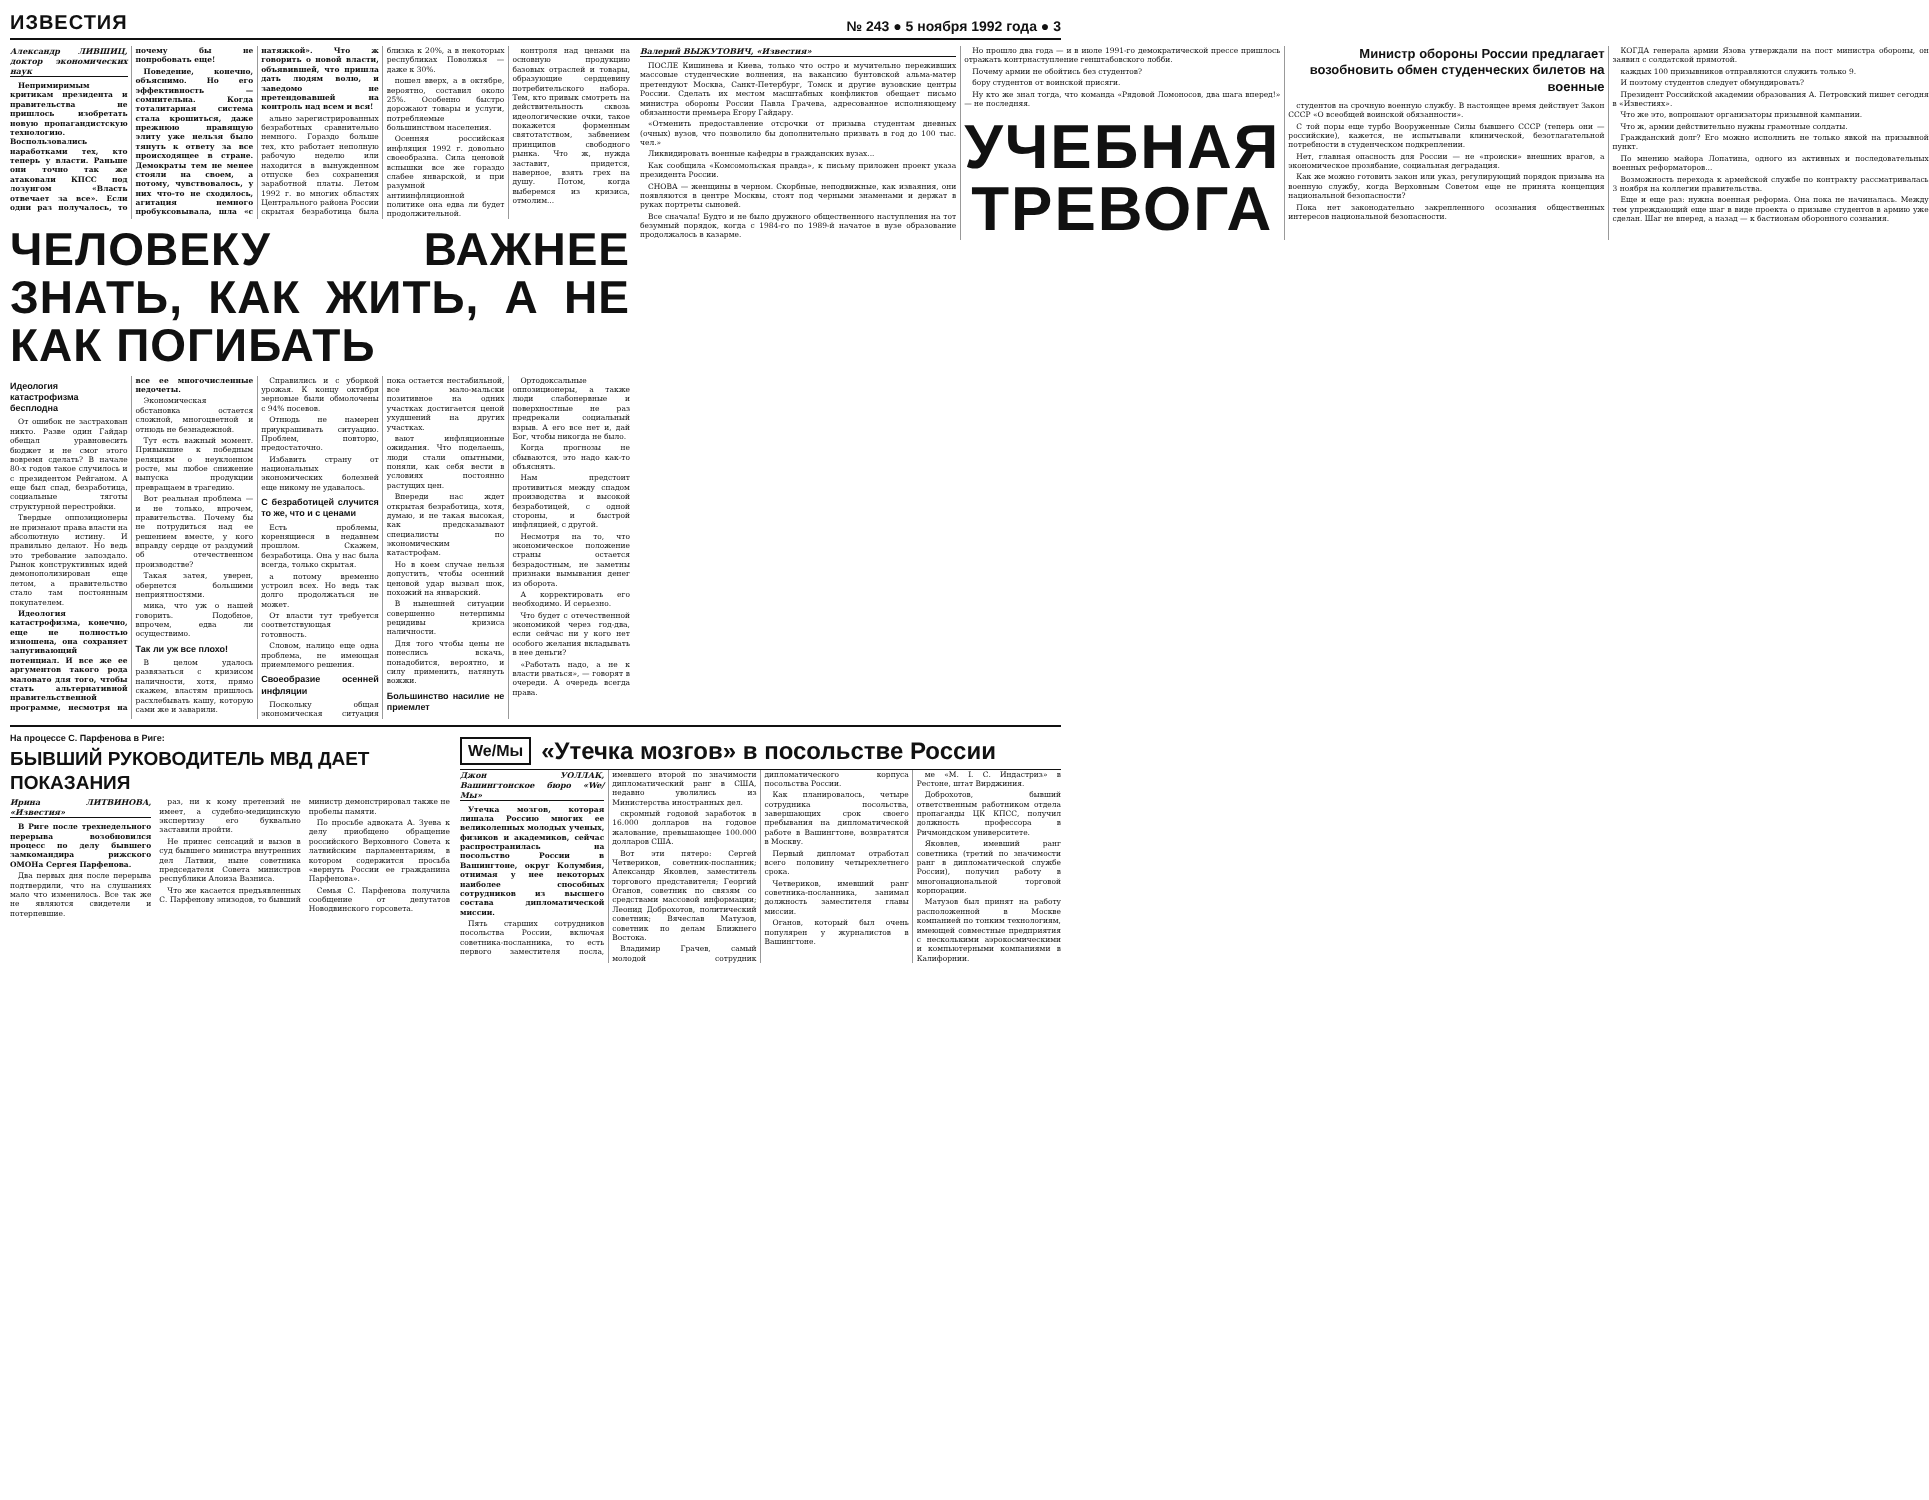ИЗВЕСТИЯ № 243 ● 5 ноября 1992 года ● 3
Александр ЛИВШИЦ, доктор экономических наук
Непримиримым критикам президента и правительства не пришлось изобретать новую пропагандистскую технологию. Воспользовались наработками тех, кто теперь у власти. Раньше они точно так же атаковали КПСС под лозунгом «Власть отвечает за все». Если одни раз получалось, то почему бы не попробовать еще!
Поведение, конечно, объяснимо. Но его эффективность — сомнительна. Когда тоталитарная система стала крошиться, даже прежнюю правящую элиту уже нельзя было тянуть к ответу за все происходящее в стране. Демократы тем не менее стояли на своем, а потому, чувствовалось, у них что-то не сходилось, агитация немного пробуксовывала, шла «с натяжкой». Что ж говорить о новой власти, объявившей, что пришла дать людям волю, и заведомо не претендовавшей на контроль над всем и вся!
ально зарегистрированных безработных сравнительно немного. Гораздо больше тех, кто работает неполную рабочую неделю или находится в вынужденном отпуске без сохранения заработной платы. Летом 1992 г. во многих областях Центрального района России скрытая безработица была близка к 20%, а в некоторых республиках Поволжья — даже к 30%.
пошел вверх, а в октябре, вероятно, составил около 25%. Особенно быстро дорожают товары и услуги, потребляемые большинством населения.
Осенняя российская инфляция 1992 г. довольно своеобразна. Сила ценовой вспышки все же гораздо слабее январской, и при разумной антиинфляционной политике она едва ли будет продолжительной.
контроля над ценами на основную продукцию базовых отраслей и товары, образующие сердцевину потребительского набора. Тем, кто привык смотреть на действительность сквозь идеологические очки, такое покажется форменным святотатством, забвением принципов свободного рынка. Что ж, нужда заставит, придется, наверное, взять грех на душу. Потом, когда выберемся из кризиса, отмолим...
ЧЕЛОВЕКУ ВАЖНЕЕ ЗНАТЬ, КАК ЖИТЬ, А НЕ КАК ПОГИБАТЬ
Идеология катастрофизма бесплодна
От ошибок не застрахован никто. Разве один Гайдар обещал уравновесить бюджет и не смог этого вовремя сделать? В начале 80-х годов такое случилось и с президентом Рейганом. А еще был спад, безработица, социальные тяготы структурной перестройки.
Твердые оппозиционеры не признают права власти на абсолютную истину. И правильно делают. Но ведь это требование запоздало. Рынок конструктивных идей демонополизирован еще летом, а правительство стало там постоянным покупателем.
Идеология катастрофизма, конечно, еще не полностью изношена, она сохраняет запугивающий потенциал. И все же ее аргументов такого рода маловато для того, чтобы стать альтернативной правительственной программе, несмотря на все ее многочисленные недочеты.
Экономическая обстановка остается сложной, многоцветной и отнюдь не безнадежной.
Тут есть важный момент. Привыкшие к победным реляциям о неуклонном росте, мы любое снижение выпуска продукции превращаем в трагедию.
Вот реальная проблема — и не только, впрочем, правительства. Почему бы не потрудиться над ее решением вместе, у кого вправду сердце от раздумий об отечественном производстве?
Такая затея, уверен, обернется большими неприятностями.
мика, что уж о нашей говорить. Подобное, впрочем, едва ли осуществимо.
Так ли уж все плохо!
В целом удалось развязаться с кризисом наличности, хотя, прямо скажем, властям пришлось расхлебывать кашу, которую сами же и заварили.
Справились и с уборкой урожая. К концу октября зерновые были обмолочены с 94% посевов.
Отнюдь не намерен приукрашивать ситуацию. Проблем, повторю, предостаточно.
Избавить страну от национальных экономических болезней еще никому не удавалось.
С безработицей случится то же, что и с ценами
Есть проблемы, коренящиеся в недавнем прошлом. Скажем, безработица. Она у нас была всегда, только скрытая.
а потому временно устроил всех. Но ведь так долго продолжаться не может.
От власти тут требуется соответствующая готовность.
Словом, налицо еще одна проблема, не имеющая приемлемого решения.
Своеобразие осенней инфляции
Поскольку общая экономическая ситуация пока остается нестабильной, все мало-мальски позитивное на одних участках достигается ценой ухудшений на других участках.
вают инфляционные ожидания. Что поделаешь, люди стали опытными, поняли, как себя вести в условиях постоянно растущих цен.
Впереди нас ждет открытая безработица, хотя, думаю, и не такая высокая, как предсказывают специалисты по экономическим катастрофам.
Но в коем случае нельзя допустить, чтобы осенний ценовой удар вызвал шок, похожий на январский.
В нынешней ситуации совершенно нетерпимы рецидивы кризиса наличности.
Для того чтобы цены не понеслись вскачь, понадобится, вероятно, и силу применить, натянуть вожжи.
Большинство насилие не приемлет
Ортодоксальные оппозиционеры, а также люди слабонервные и поверхностные не раз предрекали социальный взрыв. А его все нет и, дай Бог, чтобы никогда не было.
Когда прогнозы не сбываются, это надо как-то объяснять.
Нам предстоит противиться между спадом производства и высокой безработицей, с одной стороны, и быстрой инфляцией, с другой.
Несмотря на то, что экономическое положение страны остается безрадостным, не заметны признаки вымывания денег из оборота.
А корректировать его необходимо. И серьезно.
Что будет с отечественной экономикой через год-два, если сейчас ни у кого нет особого желания вкладывать в нее деньги?
«Работать надо, а не к власти рваться», — говорят в очереди. А очередь всегда права.
Валерий ВЫЖУТОВИЧ, «Известия»
ПОСЛЕ Кишинева и Киева, только что остро и мучительно переживших массовые студенческие волнения, на вакансию бунтовской альма-матер претендуют Москва, Санкт-Петербург, Томск и другие вузовские центры России. Сделать их местом масштабных конфликтов обещает письмо министра обороны России Павла Грачева, адресованное исполняющему обязанности премьера Егору Гайдару.
«Отменить предоставление отсрочки от призыва студентам дневных (очных) вузов, что позволило бы дополнительно призвать в год до 100 тыс. чел.»
Ликвидировать военные кафедры в гражданских вузах...
Как сообщила «Комсомольская правда», к письму приложен проект указа президента России.
СНОВА — женщины в черном. Скорбные, неподвижные, как изваяния, они появляются в центре Москвы, стоят под черными знаменами и держат в руках портреты сыновей.
Все сначала! Будто и не было дружного общественного наступления на тот безумный порядок, когда с 1984-го по 1989-й начатое в вузе образование продолжалось в казарме.
Но прошло два года — и в июле 1991-го демократической прессе пришлось отражать контрнаступление генштабовского лобби.
Почему армии не обойтись без студентов?
бору студентов от воинской присяги.
Ну кто же знал тогда, что команда «Рядовой Ломоносов, два шага вперед!» — не последняя.
УЧЕБНАЯ ТРЕВОГА
Министр обороны России предлагает возобновить обмен студенческих билетов на военные
студентов на срочную военную службу. В настоящее время действует Закон СССР «О всеобщей воинской обязанности».
С той поры еще турбо Вооруженные Силы бывшего СССР (теперь они — российские), кажется, не испытывали клинической, безотлагательной потребности в студенческом подкреплении.
Нет, главная опасность для России — не «происки» внешних врагов, а экономическое прозябание, социальная деградация.
Как же можно готовить закон или указ, регулирующий порядок призыва на военную службу, когда Верховным Советом еще не принята концепция национальной безопасности?
Пока нет законодательно закрепленного осознания общественных интересов национальной безопасности.
КОГДА генерала армии Язова утверждали на пост министра обороны, он заявил с солдатской прямотой.
каждых 100 призывников отправляются служить только 9.
И поэтому студентов следует обмундировать?
Президент Российской академии образования А. Петровский пишет сегодня в «Известиях».
Что же это, вопрошают организаторы призывной кампании.
Что ж, армии действительно нужны грамотные солдаты.
Гражданский долг? Его можно исполнить не только явкой на призывной пункт.
По мнению майора Лопатина, одного из активных и последовательных военных реформаторов...
Возможность перехода к армейской службе по контракту рассматривалась 3 ноября на коллегии правительства.
Еще и еще раз: нужна военная реформа. Она пока не начиналась. Между тем упреждающий еще шаг в виде проекта о призыве студентов в армию уже сделан. Шаг не вперед, а назад — к бастионам оборонного сознания.
На процессе С. Парфенова в Риге:
БЫВШИЙ РУКОВОДИТЕЛЬ МВД ДАЕТ ПОКАЗАНИЯ
Ирина ЛИТВИНОВА, «Известия»
В Риге после трехнедельного перерыва возобновился процесс по делу бывшего замкомандира рижского ОМОНа Сергея Парфенова.
Два первых дня после перерыва подтвердили, что на слушаниях мало что изменилось. Все так же не являются свидетели и потерпевшие.
раз, ни к кому претензий не имеет, а судебно-медицинскую экспертизу его буквально заставили пройти.
Не принес сенсаций и вызов в суд бывшего министра внутренних дел Латвии, ныне советника председателя Совета министров республики Алоиза Вазниса.
Что же касается предъявленных С. Парфенову эпизодов, то бывший министр демонстрировал также не пробелы памяти.
По просьбе адвоката А. Зуева к делу приобщено обращение российского Верховного Совета к латвийским парламентариям, в котором содержится просьба «вернуть России ее гражданина Парфенова».
Семья С. Парфенова получила сообщение от депутатов Новодвинского горсовета.
We/Мы «Утечка мозгов» в посольстве России
Джон УОЛЛАК, Вашингтонское бюро «We/Мы»
Утечка мозгов, которая лишала Россию многих ее великолепных молодых ученых, физиков и академиков, сейчас распространилась на посольство России в Вашингтоне, округ Колумбия, отнимая у нее некоторых наиболее способных сотрудников из высшего состава дипломатической миссии.
Пять старших сотрудников посольства России, включая советника-посланника, то есть первого заместителя посла, имевшего второй по значимости дипломатический ранг в США, недавно уволились из Министерства иностранных дел.
скромный годовой заработок в 16.000 долларов на годовое жалование, превышающее 100.000 долларов США.
Вот эти пятеро: Сергей Четвериков, советник-посланник; Александр Яковлев, заместитель торгового представителя; Георгий Оганов, советник по связям со средствами массовой информации; Леонид Доброхотов, политический советник; Вячеслав Матузов, советник по делам Ближнего Востока.
Владимир Грачев, самый молодой сотрудник дипломатического корпуса посольства России.
Как планировалось, четыре сотрудника посольства, завершающих срок своего пребывания на дипломатической работе в Вашингтоне, возвратятся в Москву.
Первый дипломат отработал всего половину четырехлетнего срока.
Четвериков, имевший ранг советника-посланника, занимал должность заместителя главы миссии.
Оганов, который был очень популярен у журналистов в Вашингтоне.
ме «М. І. С. Индастриз» в Рестоне, штат Вирджиния.
Доброхотов, бывший ответственным работником отдела пропаганды ЦК КПСС, получил должность профессора в Ричмондском университете.
Яковлев, имевший ранг советника (третий по значимости ранг в дипломатической службе России), получил работу в многонациональной торговой корпорации.
Матузов был принят на работу расположенной в Москве компанией по тонким технологиям, имеющей совместные предприятия с несколькими аэрокосмическими и компьютерными компаниями в Калифорнии.